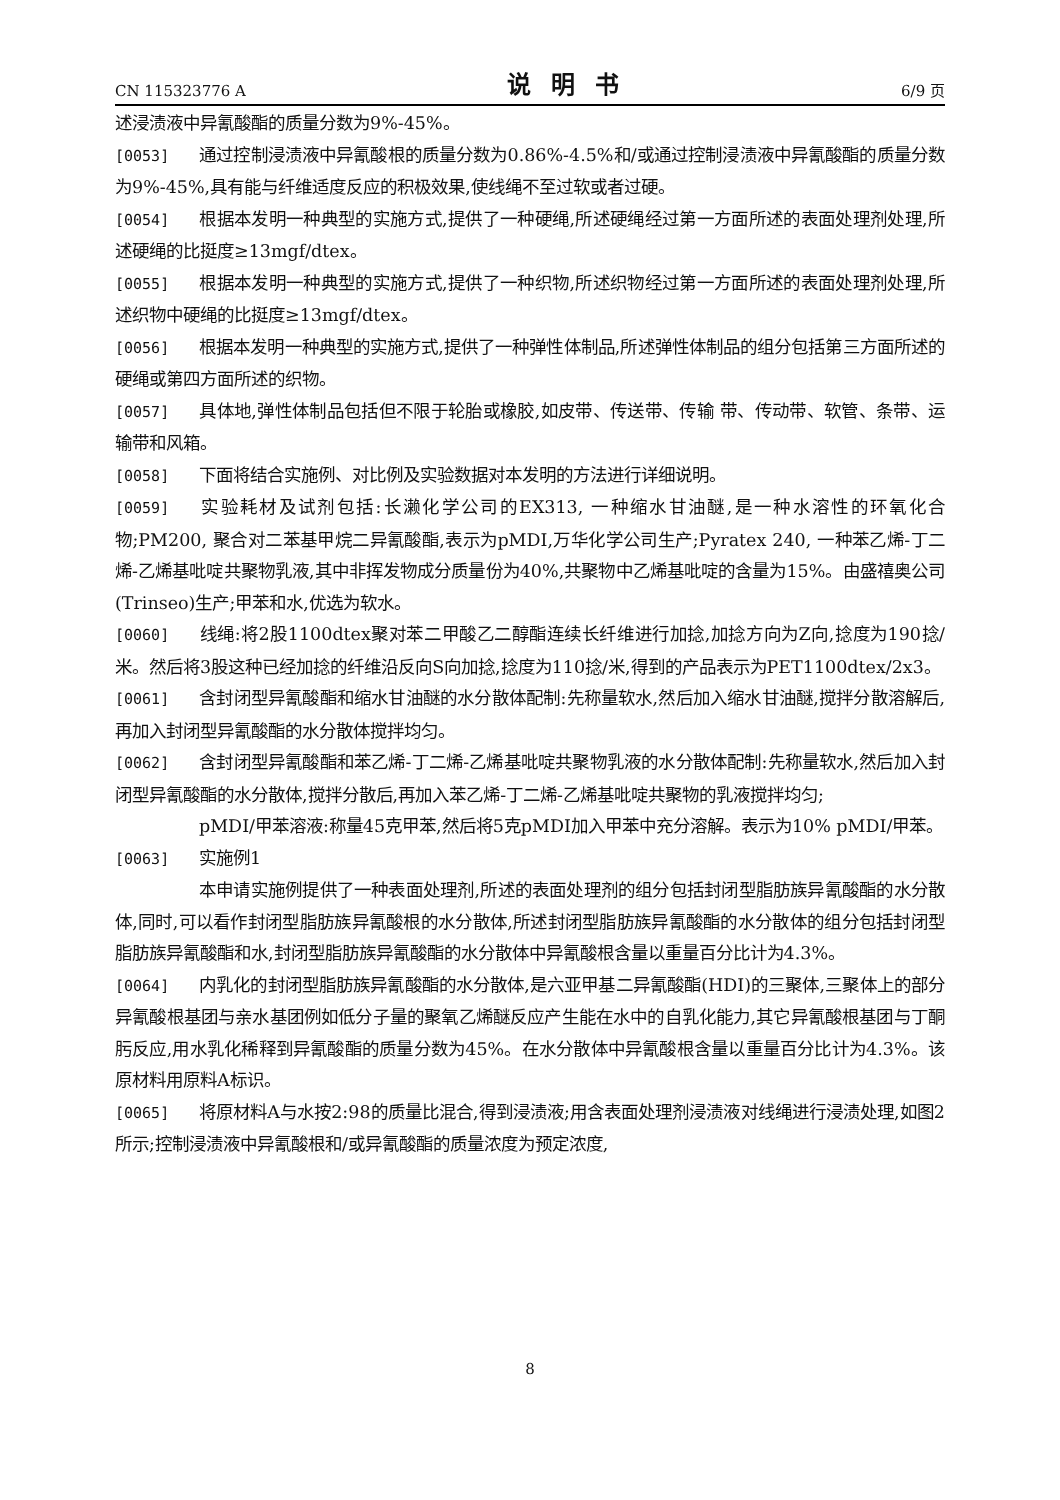CN 115323776 A 说明书 6/9 页
述浸渍液中异氰酸酯的质量分数为9%-45%。
[0053] 通过控制浸渍液中异氰酸根的质量分数为0.86%-4.5%和/或通过控制浸渍液中异氰酸酯的质量分数为9%-45%,具有能与纤维适度反应的积极效果,使线绳不至过软或者过硬。
[0054] 根据本发明一种典型的实施方式,提供了一种硬绳,所述硬绳经过第一方面所述的表面处理剂处理,所述硬绳的比挺度≥13mgf/dtex。
[0055] 根据本发明一种典型的实施方式,提供了一种织物,所述织物经过第一方面所述的表面处理剂处理,所述织物中硬绳的比挺度≥13mgf/dtex。
[0056] 根据本发明一种典型的实施方式,提供了一种弹性体制品,所述弹性体制品的组分包括第三方面所述的硬绳或第四方面所述的织物。
[0057] 具体地,弹性体制品包括但不限于轮胎或橡胶,如皮带、传送带、传输 带、传动带、软管、条带、运输带和风箱。
[0058] 下面将结合实施例、对比例及实验数据对本发明的方法进行详细说明。
[0059] 实验耗材及试剂包括:长濑化学公司的EX313, 一种缩水甘油醚,是一种水溶性的环氧化合物;PM200, 聚合对二苯基甲烷二异氰酸酯,表示为pMDI,万华化学公司生产;Pyratex 240, 一种苯乙烯-丁二烯-乙烯基吡啶共聚物乳液,其中非挥发物成分质量份为40%,共聚物中乙烯基吡啶的含量为15%。由盛禧奥公司(Trinseo)生产;甲苯和水,优选为软水。
[0060] 线绳:将2股1100dtex聚对苯二甲酸乙二醇酯连续长纤维进行加捻,加捻方向为Z向,捻度为190捻/米。然后将3股这种已经加捻的纤维沿反向S向加捻,捻度为110捻/米,得到的产品表示为PET1100dtex/2x3。
[0061] 含封闭型异氰酸酯和缩水甘油醚的水分散体配制:先称量软水,然后加入缩水甘油醚,搅拌分散溶解后,再加入封闭型异氰酸酯的水分散体搅拌均匀。
[0062] 含封闭型异氰酸酯和苯乙烯-丁二烯-乙烯基吡啶共聚物乳液的水分散体配制:先称量软水,然后加入封闭型异氰酸酯的水分散体,搅拌分散后,再加入苯乙烯-丁二烯-乙烯基吡啶共聚物的乳液搅拌均匀;
pMDI/甲苯溶液:称量45克甲苯,然后将5克pMDI加入甲苯中充分溶解。表示为10% pMDI/甲苯。
[0063] 实施例1
本申请实施例提供了一种表面处理剂,所述的表面处理剂的组分包括封闭型脂肪族异氰酸酯的水分散体,同时,可以看作封闭型脂肪族异氰酸根的水分散体,所述封闭型脂肪族异氰酸酯的水分散体的组分包括封闭型脂肪族异氰酸酯和水,封闭型脂肪族异氰酸酯的水分散体中异氰酸根含量以重量百分比计为4.3%。
[0064] 内乳化的封闭型脂肪族异氰酸酯的水分散体,是六亚甲基二异氰酸酯(HDI)的三聚体,三聚体上的部分异氰酸根基团与亲水基团例如低分子量的聚氧乙烯醚反应产生能在水中的自乳化能力,其它异氰酸根基团与丁酮肟反应,用水乳化稀释到异氰酸酯的质量分数为45%。在水分散体中异氰酸根含量以重量百分比计为4.3%。该原材料用原料A标识。
[0065] 将原材料A与水按2:98的质量比混合,得到浸渍液;用含表面处理剂浸渍液对线绳进行浸渍处理,如图2所示;控制浸渍液中异氰酸根和/或异氰酸酯的质量浓度为预定浓度,
8